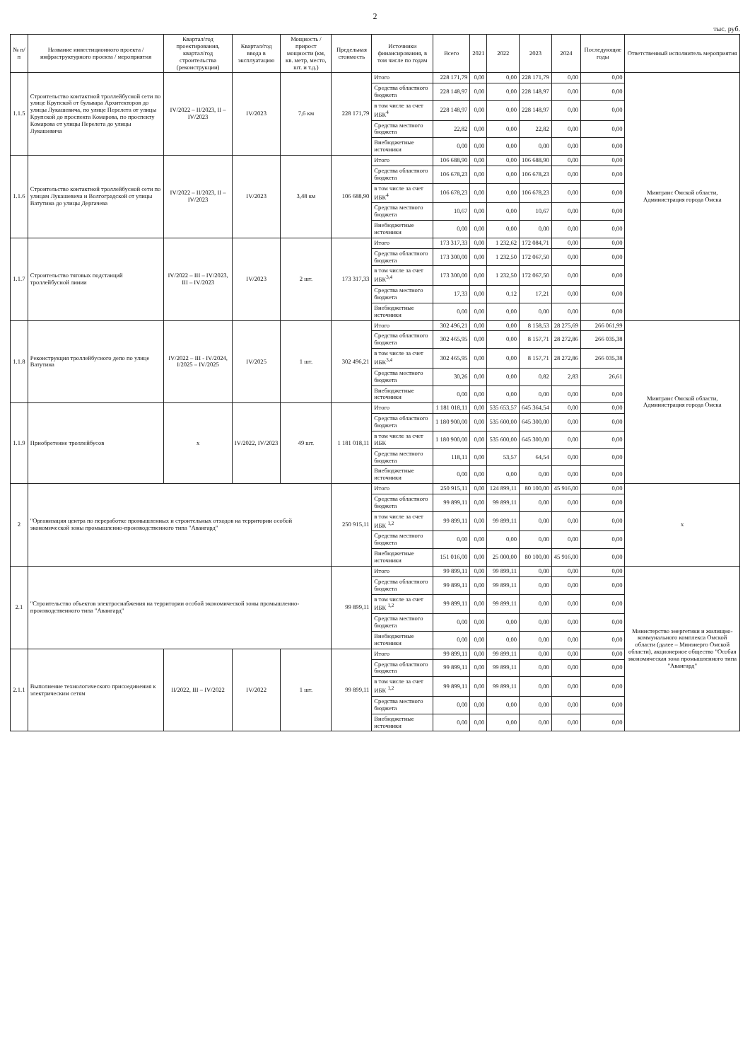2
тыс. руб.
| № п/п | Название инвестиционного проекта / инфраструктурного проекта / мероприятия | Квартал/год проектирования, квартал/год строительства (реконструкции) | Квартал/год ввода в эксплуатацию | Мощность / прирост мощности (км, кв. метр, место, шт. и т.д.) | Предельная стоимость | Источники финансирования, в том числе по годам | Всего | 2021 | 2022 | 2023 | 2024 | Последующие годы | Ответственный исполнитель мероприятия |
| --- | --- | --- | --- | --- | --- | --- | --- | --- | --- | --- | --- | --- | --- |
| 1.1.5 | Строительство контактной троллейбусной сети по улице Крупской от бульвара Архитекторов до улицы Лукашевича, по улице Перелета от улицы Крупской до проспекта Комарова, по проспекту Комарова от улицы Перелета до улицы Лукашевича | IV/2022 – II/2023, II – IV/2023 | IV/2023 | 7,6 км | 228 171,79 | Итого | 228 171,79 | 0,00 | 0,00 | 228 171,79 | 0,00 | 0,00 | Минтранс Омской области, Администрация города Омска |
| | | | | | | Средства областного бюджета | 228 148,97 | 0,00 | 0,00 | 228 148,97 | 0,00 | 0,00 | |
| | | | | | | в том числе за счет ИБК<sup>4</sup> | 228 148,97 | 0,00 | 0,00 | 228 148,97 | 0,00 | 0,00 | |
| | | | | | | Средства местного бюджета | 22,82 | 0,00 | 0,00 | 22,82 | 0,00 | 0,00 | |
| | | | | | | Внебюджетные источники | 0,00 | 0,00 | 0,00 | 0,00 | 0,00 | 0,00 | |
| 1.1.6 | Строительство контактной троллейбусной сети по улицам Лукашевича и Волгоградской от улицы Ватутина до улицы Дергачева | IV/2022 – II/2023, II – IV/2023 | IV/2023 | 3,48 км | 106 688,90 | Итого | 106 688,90 | 0,00 | 0,00 | 106 688,90 | 0,00 | 0,00 | |
| | | | | | | Средства областного бюджета | 106 678,23 | 0,00 | 0,00 | 106 678,23 | 0,00 | 0,00 | |
| | | | | | | в том числе за счет ИБК<sup>4</sup> | 106 678,23 | 0,00 | 0,00 | 106 678,23 | 0,00 | 0,00 | |
| | | | | | | Средства местного бюджета | 10,67 | 0,00 | 0,00 | 10,67 | 0,00 | 0,00 | |
| | | | | | | Внебюджетные источники | 0,00 | 0,00 | 0,00 | 0,00 | 0,00 | 0,00 | |
| 1.1.7 | Строительство тяговых подстанций троллейбусной линии | IV/2022 – III – IV/2023, III – IV/2023 | IV/2023 | 2 шт. | 173 317,33 | Итого | 173 317,33 | 0,00 | 1 232,62 | 172 084,71 | 0,00 | 0,00 | |
| | | | | | | Средства областного бюджета | 173 300,00 | 0,00 | 1 232,50 | 172 067,50 | 0,00 | 0,00 | |
| | | | | | | в том числе за счет ИБК<sup>3,4</sup> | 173 300,00 | 0,00 | 1 232,50 | 172 067,50 | 0,00 | 0,00 | |
| | | | | | | Средства местного бюджета | 17,33 | 0,00 | 0,12 | 17,21 | 0,00 | 0,00 | |
| | | | | | | Внебюджетные источники | 0,00 | 0,00 | 0,00 | 0,00 | 0,00 | 0,00 | |
| 1.1.8 | Реконструкция троллейбусного депо по улице Ватутина | IV/2022 – III - IV/2024, I/2025 – IV/2025 | IV/2025 | 1 шт. | 302 496,21 | Итого | 302 496,21 | 0,00 | 0,00 | 8 158,53 | 28 275,69 | 266 061,99 | Минтранс Омской области, Администрация города Омска |
| | | | | | | Средства областного бюджета | 302 465,95 | 0,00 | 0,00 | 8 157,71 | 28 272,86 | 266 035,38 | |
| | | | | | | в том числе за счет ИБК<sup>3,4</sup> | 302 465,95 | 0,00 | 0,00 | 8 157,71 | 28 272,86 | 266 035,38 | |
| | | | | | | Средства местного бюджета | 30,26 | 0,00 | 0,00 | 0,82 | 2,83 | 26,61 | |
| | | | | | | Внебюджетные источники | 0,00 | 0,00 | 0,00 | 0,00 | 0,00 | 0,00 | |
| 1.1.9 | Приобретение троллейбусов | x | IV/2022, IV/2023 | 49 шт. | 1 181 018,11 | Итого | 1 181 018,11 | 0,00 | 535 653,57 | 645 364,54 | 0,00 | 0,00 | |
| | | | | | | Средства областного бюджета | 1 180 900,00 | 0,00 | 535 600,00 | 645 300,00 | 0,00 | 0,00 | |
| | | | | | | в том числе за счет ИБК | 1 180 900,00 | 0,00 | 535 600,00 | 645 300,00 | 0,00 | 0,00 | |
| | | | | | | Средства местного бюджета | 118,11 | 0,00 | 53,57 | 64,54 | 0,00 | 0,00 | |
| | | | | | | Внебюджетные источники | 0,00 | 0,00 | 0,00 | 0,00 | 0,00 | 0,00 | |
| 2 | "Организация центра по переработке промышленных и строительных отходов на территории особой экономической зоны промышленно-производственного типа "Авангард" | | | | 250 915,11 | Итого | 250 915,11 | 0,00 | 124 899,11 | 80 100,00 | 45 916,00 | 0,00 | x |
| | | | | | | Средства областного бюджета | 99 899,11 | 0,00 | 99 899,11 | 0,00 | 0,00 | 0,00 | |
| | | | | | | в том числе за счет ИБК <sup>1,2</sup> | 99 899,11 | 0,00 | 99 899,11 | 0,00 | 0,00 | 0,00 | |
| | | | | | | Средства местного бюджета | 0,00 | 0,00 | 0,00 | 0,00 | 0,00 | 0,00 | |
| | | | | | | Внебюджетные источники | 151 016,00 | 0,00 | 25 000,00 | 80 100,00 | 45 916,00 | 0,00 | |
| 2.1 | "Строительство объектов электроснабжения на территории особой экономической зоны промышленно-производственного типа "Авангард" | | | | 99 899,11 | Итого | 99 899,11 | 0,00 | 99 899,11 | 0,00 | 0,00 | 0,00 | Министерство энергетики и жилищно-коммунального комплекса Омской области (далее – Минэнерго Омской области), акционерное общество "Особая экономическая зона промышленного типа "Авангард" |
| | | | | | | Средства областного бюджета | 99 899,11 | 0,00 | 99 899,11 | 0,00 | 0,00 | 0,00 | |
| | | | | | | в том числе за счет ИБК <sup>1,2</sup> | 99 899,11 | 0,00 | 99 899,11 | 0,00 | 0,00 | 0,00 | |
| | | | | | | Средства местного бюджета | 0,00 | 0,00 | 0,00 | 0,00 | 0,00 | 0,00 | |
| | | | | | | Внебюджетные источники | 0,00 | 0,00 | 0,00 | 0,00 | 0,00 | 0,00 | |
| 2.1.1 | Выполнение технологического присоединения к электрическим сетям | II/2022, III – IV/2022 | IV/2022 | 1 шт. | 99 899,11 | Итого | 99 899,11 | 0,00 | 99 899,11 | 0,00 | 0,00 | 0,00 | |
| | | | | | | Средства областного бюджета | 99 899,11 | 0,00 | 99 899,11 | 0,00 | 0,00 | 0,00 | |
| | | | | | | в том числе за счет ИБК <sup>1,2</sup> | 99 899,11 | 0,00 | 99 899,11 | 0,00 | 0,00 | 0,00 | |
| | | | | | | Средства местного бюджета | 0,00 | 0,00 | 0,00 | 0,00 | 0,00 | 0,00 | |
| | | | | | | Внебюджетные источники | 0,00 | 0,00 | 0,00 | 0,00 | 0,00 | 0,00 | |